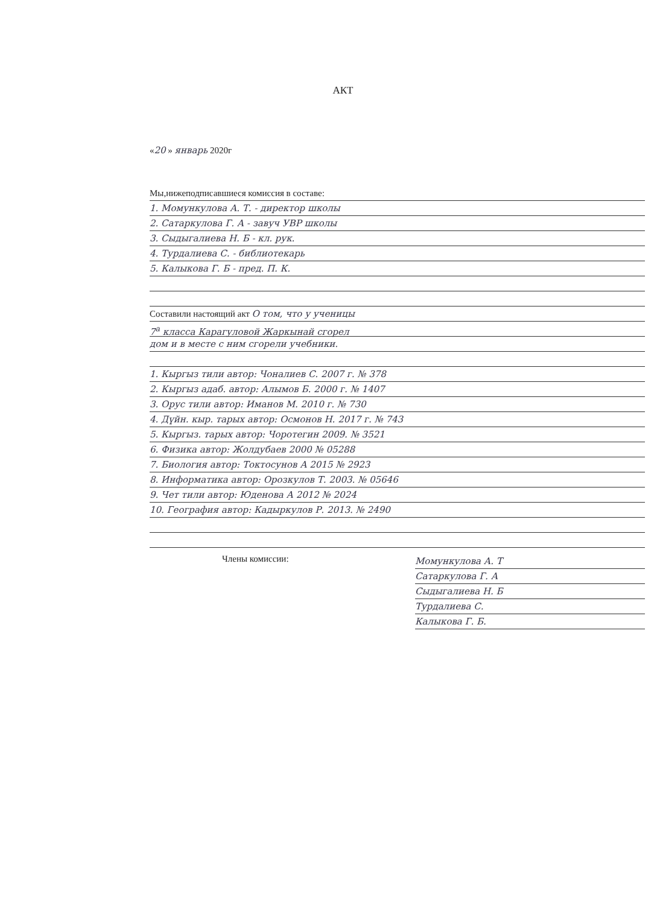АКТ
«20 » январь 2020г
Мы,нижеподписавшиеся комиссия в составе:
1. Момункулова А. Т. - директор школы
2. Сатаркулова Г. А - завуч УВР школы
3. Сыдыгалиева Н. Б - кл. рук.
4. Турдалиева С. - библиотекарь
5. Калыкова Г. Б - пред. П. К.
Составили настоящий акт О том, что у ученицы
7<sup>а</sup> класса Карагуловой Жаркынай сгорел
дом и в месте с ним сгорели учебники.
1. Кыргыз тили автор: Чоналиев С. 2007 г. № 378
2. Кыргыз адаб. автор: Алымов Б. 2000 г. № 1407
3. Орус тили автор: Иманов М. 2010 г. № 730
4. Дүйн. кыр. тарых автор: Осмонов Н. 2017 г. № 743
5. Кыргыз. тарых автор: Чоротегин 2009. № 3521
6. Физика автор: Жолдубаев 2000 № 05288
7. Биология автор: Токтосунов А 2015 № 2923
8. Информатика автор: Орозкулов Т. 2003. № 05646
9. Чет тили автор: Юденова А 2012 № 2024
10. География автор: Кадыркулов Р. 2013. № 2490
Члены комиссии:
Момункулова А. Т
Сатаркулова Г. А
Сыдыгалиева Н. Б
Турдалиева С.
Калыкова Г. Б.